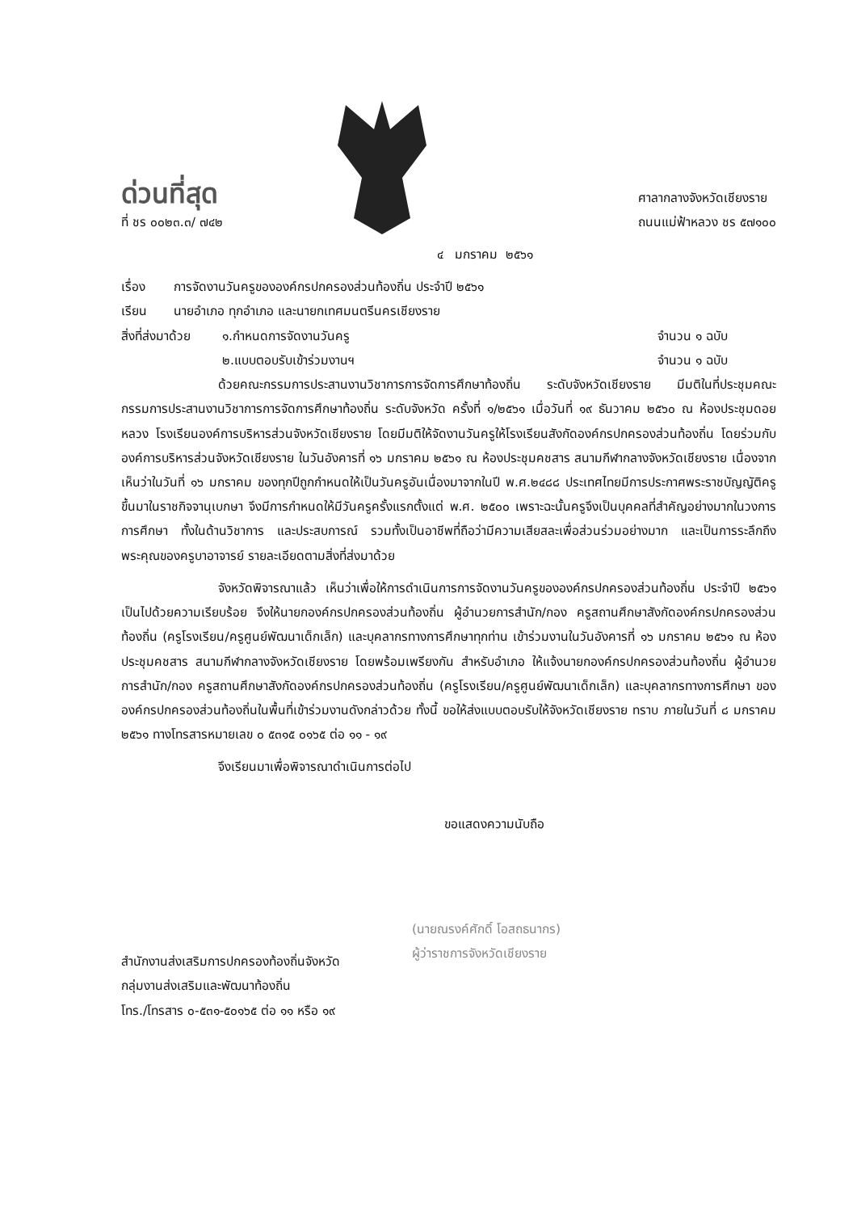ด่วนที่สุด
ที่ ชร ๐๐๒๓.๓/ ๗๔๒
ศาลากลางจังหวัดเชียงราย
ถนนแม่ฟ้าหลวง ชร ๕๗๑๐๐
๔ มกราคม ๒๕๖๑
เรื่อง การจัดงานวันครูขององค์กรปกครองส่วนท้องถิ่น ประจำปี ๒๕๖๑
เรียน นายอำเภอ ทุกอำเภอ และนายกเทศมนตรีนครเชียงราย
สิ่งที่ส่งมาด้วย
๑.กำหนดการจัดงานวันครู จำนวน ๑ ฉบับ
๒.แบบตอบรับเข้าร่วมงานฯ จำนวน ๑ ฉบับ
ด้วยคณะกรรมการประสานงานวิชาการการจัดการศึกษาท้องถิ่น ระดับจังหวัดเชียงราย มีมติในที่ประชุมคณะกรรมการประสานงานวิชาการการจัดการศึกษาท้องถิ่น ระดับจังหวัด ครั้งที่ ๑/๒๕๖๑ เมื่อวันที่ ๑๙ ธันวาคม ๒๕๖๐ ณ ห้องประชุมดอยหลวง โรงเรียนองค์การบริหารส่วนจังหวัดเชียงราย โดยมีมติให้จัดงานวันครูให้โรงเรียนสังกัดองค์กรปกครองส่วนท้องถิ่น โดยร่วมกับองค์การบริหารส่วนจังหวัดเชียงราย ในวันอังคารที่ ๑๖ มกราคม ๒๕๖๑ ณ ห้องประชุมคชสาร สนามกีฬากลางจังหวัดเชียงราย เนื่องจากเห็นว่าในวันที่ ๑๖ มกราคม ของทุกปีถูกกำหนดให้เป็นวันครูอันเนื่องมาจากในปี พ.ศ.๒๔๘๘ ประเทศไทยมีการประกาศพระราชบัญญัติครูขึ้นมาในราชกิจจานุเบกษา จึงมีการกำหนดให้มีวันครูครั้งแรกตั้งแต่ พ.ศ. ๒๕๐๐ เพราะฉะนั้นครูจึงเป็นบุคคลที่สำคัญอย่างมากในวงการการศึกษา ทั้งในด้านวิชาการ และประสบการณ์ รวมทั้งเป็นอาชีพที่ถือว่ามีความเสียสละเพื่อส่วนร่วมอย่างมาก และเป็นการระลึกถึงพระคุณของครูบาอาจารย์ รายละเอียดตามสิ่งที่ส่งมาด้วย
จังหวัดพิจารณาแล้ว เห็นว่าเพื่อให้การดำเนินการการจัดงานวันครูขององค์กรปกครองส่วนท้องถิ่น ประจำปี ๒๕๖๑ เป็นไปด้วยความเรียบร้อย จึงให้นายกองค์กรปกครองส่วนท้องถิ่น ผู้อำนวยการสำนัก/กอง ครูสถานศึกษาสังกัดองค์กรปกครองส่วนท้องถิ่น (ครูโรงเรียน/ครูศูนย์พัฒนาเด็กเล็ก) และบุคลากรทางการศึกษาทุกท่าน เข้าร่วมงานในวันอังคารที่ ๑๖ มกราคม ๒๕๖๑ ณ ห้องประชุมคชสาร สนามกีฬากลางจังหวัดเชียงราย โดยพร้อมเพรียงกัน สำหรับอำเภอ ให้แจ้งนายกองค์กรปกครองส่วนท้องถิ่น ผู้อำนวยการสำนัก/กอง ครูสถานศึกษาสังกัดองค์กรปกครองส่วนท้องถิ่น (ครูโรงเรียน/ครูศูนย์พัฒนาเด็กเล็ก) และบุคลากรทางการศึกษา ขององค์กรปกครองส่วนท้องถิ่นในพื้นที่เข้าร่วมงานดังกล่าวด้วย ทั้งนี้ ขอให้ส่งแบบตอบรับให้จังหวัดเชียงราย ทราบ ภายในวันที่ ๘ มกราคม ๒๕๖๑ ทางโทรสารหมายเลข ๐ ๕๓๑๕ ๐๑๖๕ ต่อ ๑๑ - ๑๙
จึงเรียนมาเพื่อพิจารณาดำเนินการต่อไป
ขอแสดงความนับถือ
(นายณรงค์ศักดิ์ โอสถธนากร)
ผู้ว่าราชการจังหวัดเชียงราย
สำนักงานส่งเสริมการปกครองท้องถิ่นจังหวัด
กลุ่มงานส่งเสริมและพัฒนาท้องถิ่น
โทร./โทรสาร ๐-๕๓๑-๕๐๑๖๕ ต่อ ๑๑ หรือ ๑๙